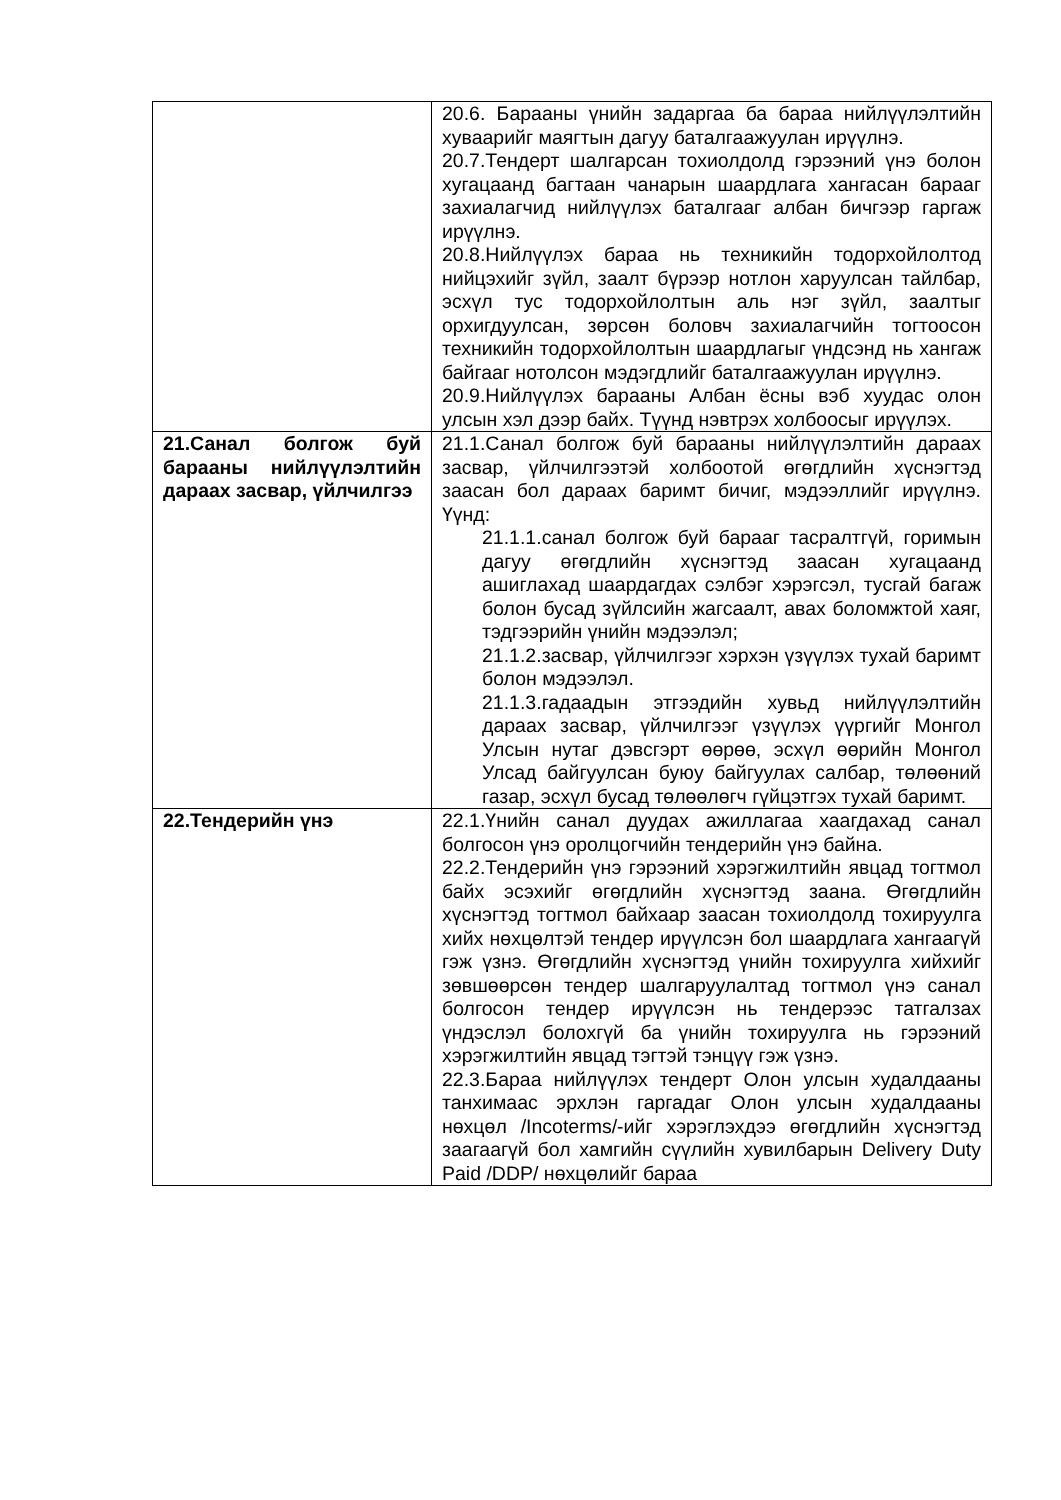| | 20.6. Барааны үнийн задаргаа ба бараа нийлүүлэлтийн хуваарийг маягтын дагуу баталгаажуулан ирүүлнэ. 20.7.Тендерт шалгарсан тохиолдолд гэрээний үнэ болон хугацаанд багтаан чанарын шаардлага хангасан барааг захиалагчид нийлүүлэх баталгааг албан бичгээр гаргаж ирүүлнэ. 20.8.Нийлүүлэх бараа нь техникийн тодорхойлолтод нийцэхийг зүйл, заалт бүрээр нотлон харуулсан тайлбар, эсхүл тус тодорхойлолтын аль нэг зүйл, заалтыг орхигдуулсан, зөрсөн боловч захиалагчийн тогтоосон техникийн тодорхойлолтын шаардлагыг үндсэнд нь хангаж байгааг нотолсон мэдэгдлийг баталгаажуулан ирүүлнэ. 20.9.Нийлүүлэх барааны Албан ёсны вэб хуудас олон улсын хэл дээр байх. Түүнд нэвтрэх холбоосыг ирүүлэх. |
| 21.Санал болгож буй барааны нийлүүлэлтийн дараах засвар, үйлчилгээ | 21.1.Санал болгож буй барааны нийлүүлэлтийн дараах засвар, үйлчилгээтэй холбоотой өгөгдлийн хүснэгтэд заасан бол дараах баримт бичиг, мэдээллийг ирүүлнэ. Үүнд: 21.1.1.санал болгож буй барааг тасралтгүй, горимын дагуу өгөгдлийн хүснэгтэд заасан хугацаанд ашиглахад шаардагдах сэлбэг хэрэгсэл, тусгай багаж болон бусад зүйлсийн жагсаалт, авах боломжтой хаяг, тэдгээрийн үнийн мэдээлэл; 21.1.2.засвар, үйлчилгээг хэрхэн үзүүлэх тухай баримт болон мэдээлэл. 21.1.3.гадаадын этгээдийн хувьд нийлүүлэлтийн дараах засвар, үйлчилгээг үзүүлэх үүргийг Монгол Улсын нутаг дэвсгэрт өөрөө, эсхүл өөрийн Монгол Улсад байгуулсан буюу байгуулах салбар, төлөөний газар, эсхүл бусад төлөөлөгч гүйцэтгэх тухай баримт. |
| 22.Тендерийн үнэ | 22.1.Үнийн санал дуудах ажиллагаа хаагдахад санал болгосон үнэ оролцогчийн тендерийн үнэ байна. 22.2.Тендерийн үнэ гэрээний хэрэгжилтийн явцад тогтмол байх эсэхийг өгөгдлийн хүснэгтэд заана. Өгөгдлийн хүснэгтэд тогтмол байхаар заасан тохиолдолд тохируулга хийх нөхцөлтэй тендер ирүүлсэн бол шаардлага хангаагүй гэж үзнэ. Өгөгдлийн хүснэгтэд үнийн тохируулга хийхийг зөвшөөрсөн тендер шалгаруулалтад тогтмол үнэ санал болгосон тендер ирүүлсэн нь тендерээс татгалзах үндэслэл болохгүй ба үнийн тохируулга нь гэрээний хэрэгжилтийн явцад тэгтэй тэнцүү гэж үзнэ. 22.3.Бараа нийлүүлэх тендерт Олон улсын худалдааны танхимаас эрхлэн гаргадаг Олон улсын худалдааны нөхцөл /Incoterms/-ийг хэрэглэхдээ өгөгдлийн хүснэгтэд заагаагүй бол хамгийн сүүлийн хувилбарын Delivery Duty Paid /DDP/ нөхцөлийг бараа |